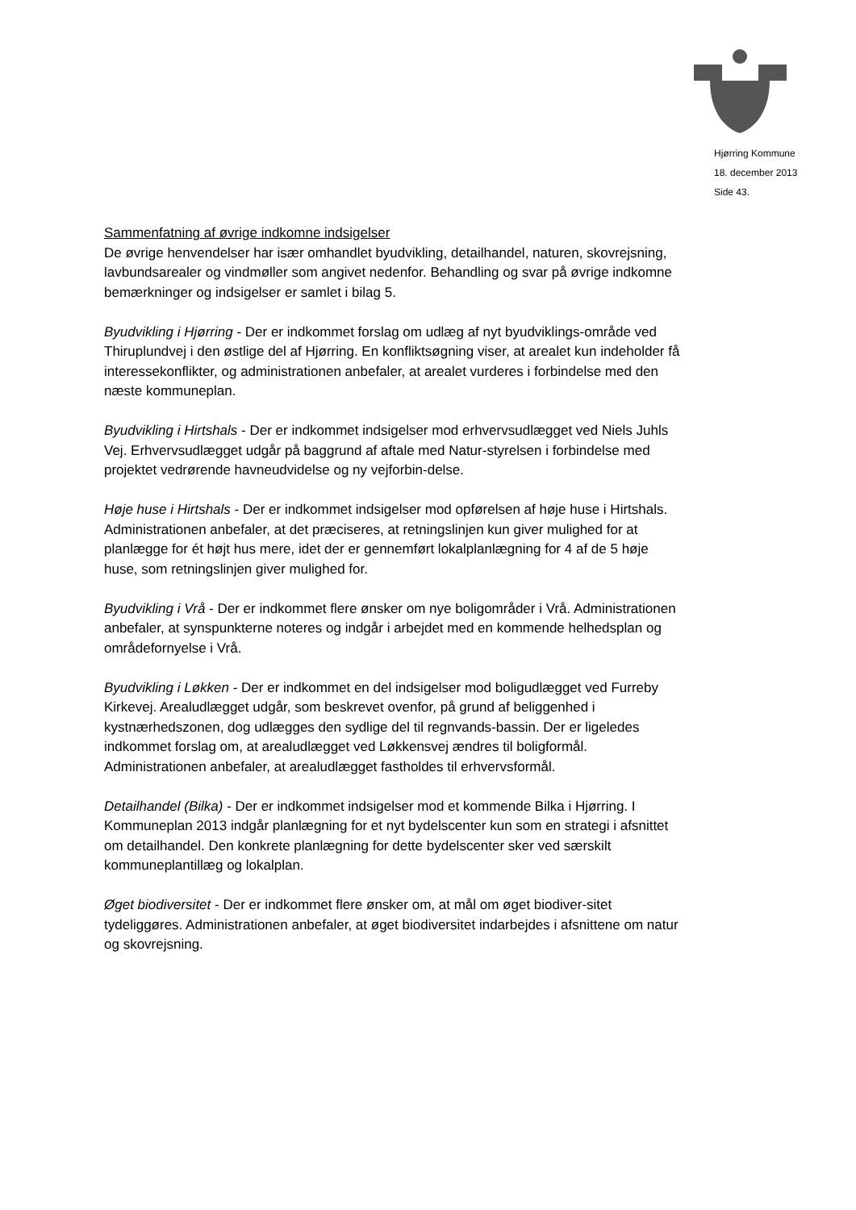Hjørring Kommune
18. december 2013
Side 43.
Sammenfatning af øvrige indkomne indsigelser
De øvrige henvendelser har især omhandlet byudvikling, detailhandel, naturen, skovrejsning, lavbundsarealer og vindmøller som angivet nedenfor. Behandling og svar på øvrige indkomne bemærkninger og indsigelser er samlet i bilag 5.
Byudvikling i Hjørring - Der er indkommet forslag om udlæg af nyt byudviklings-område ved Thiruplundvej i den østlige del af Hjørring. En konfliktsøgning viser, at arealet kun indeholder få interessekonflikter, og administrationen anbefaler, at arealet vurderes i forbindelse med den næste kommuneplan.
Byudvikling i Hirtshals - Der er indkommet indsigelser mod erhvervsudlægget ved Niels Juhls Vej. Erhvervsudlægget udgår på baggrund af aftale med Natur-styrelsen i forbindelse med projektet vedrørende havneudvidelse og ny vejforbin-delse.
Høje huse i Hirtshals - Der er indkommet indsigelser mod opførelsen af høje huse i Hirtshals. Administrationen anbefaler, at det præciseres, at retningslinjen kun giver mulighed for at planlægge for ét højt hus mere, idet der er gennemført lokalplanlægning for 4 af de 5 høje huse, som retningslinjen giver mulighed for.
Byudvikling i Vrå - Der er indkommet flere ønsker om nye boligområder i Vrå. Administrationen anbefaler, at synspunkterne noteres og indgår i arbejdet med en kommende helhedsplan og områdefornyelse i Vrå.
Byudvikling i Løkken - Der er indkommet en del indsigelser mod boligudlægget ved Furreby Kirkevej. Arealudlægget udgår, som beskrevet ovenfor, på grund af beliggenhed i kystnærhedszonen, dog udlægges den sydlige del til regnvands-bassin. Der er ligeledes indkommet forslag om, at arealudlægget ved Løkkensvej ændres til boligformål. Administrationen anbefaler, at arealudlægget fastholdes til erhvervsformål.
Detailhandel (Bilka) - Der er indkommet indsigelser mod et kommende Bilka i Hjørring. I Kommuneplan 2013 indgår planlægning for et nyt bydelscenter kun som en strategi i afsnittet om detailhandel. Den konkrete planlægning for dette bydelscenter sker ved særskilt kommuneplantillæg og lokalplan.
Øget biodiversitet - Der er indkommet flere ønsker om, at mål om øget biodiver-sitet tydeliggøres. Administrationen anbefaler, at øget biodiversitet indarbejdes i afsnittene om natur og skovrejsning.